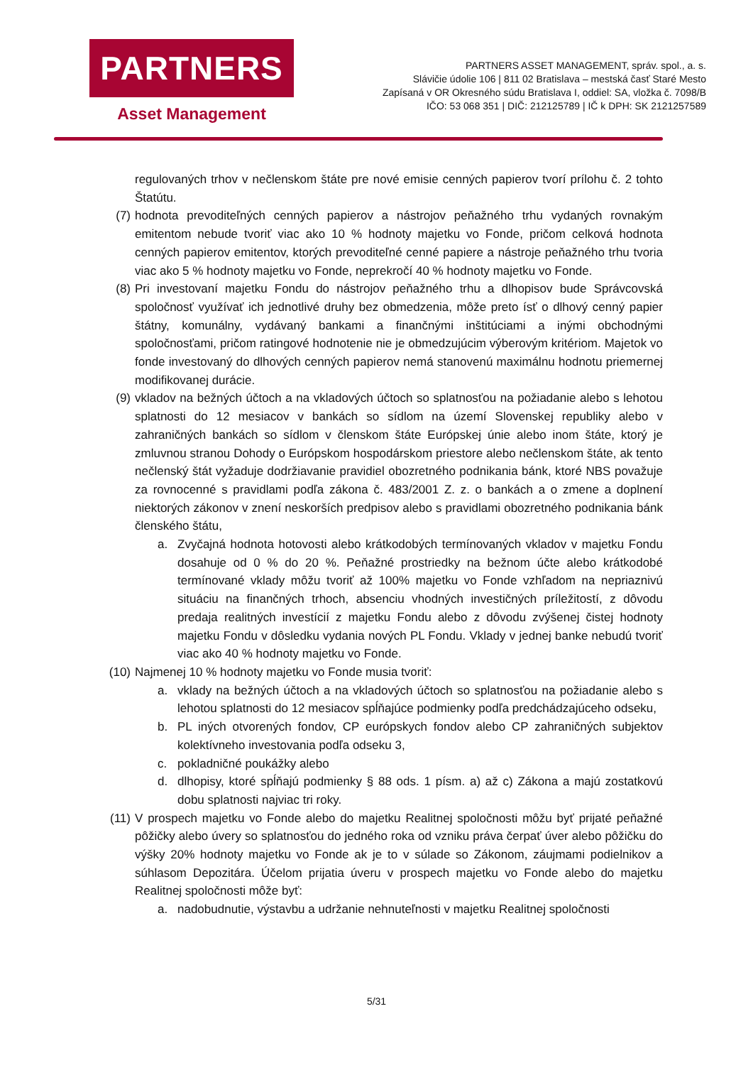PARTNERS
Asset Management
PARTNERS ASSET MANAGEMENT, správ. spol., a. s.
Slávičie údolie 106 | 811 02 Bratislava – mestská časť Staré Mesto
Zapísaná v OR Okresného súdu Bratislava I, oddiel: SA, vložka č. 7098/B
IČO: 53 068 351 | DIČ: 212125789 | IČ k DPH: SK 2121257589
regulovaných trhov v nečlenskom štáte pre nové emisie cenných papierov tvorí prílohu č. 2 tohto Štatútu.
(7) hodnota prevoditeľných cenných papierov a nástrojov peňažného trhu vydaných rovnakým emitentom nebude tvoriť viac ako 10 % hodnoty majetku vo Fonde, pričom celková hodnota cenných papierov emitentov, ktorých prevoditeľné cenné papiere a nástroje peňažného trhu tvoria viac ako 5 % hodnoty majetku vo Fonde, neprekročí 40 % hodnoty majetku vo Fonde.
(8) Pri investovaní majetku Fondu do nástrojov peňažného trhu a dlhopisov bude Správcovská spoločnosť využívať ich jednotlivé druhy bez obmedzenia, môže preto ísť o dlhový cenný papier štátny, komunálny, vydávaný bankami a finančnými inštitúciami a inými obchodnými spoločnosťami, pričom ratingové hodnotenie nie je obmedzujúcim výberovým kritériom. Majetok vo fonde investovaný do dlhových cenných papierov nemá stanovenú maximálnu hodnotu priemernej modifikovanej durácie.
(9) vkladov na bežných účtoch a na vkladových účtoch so splatnosťou na požiadanie alebo s lehotou splatnosti do 12 mesiacov v bankách so sídlom na území Slovenskej republiky alebo v zahraničných bankách so sídlom v členskom štáte Európskej únie alebo inom štáte, ktorý je zmluvnou stranou Dohody o Európskom hospodárskom priestore alebo nečlenskom štáte, ak tento nečlenský štát vyžaduje dodržiavanie pravidiel obozretného podnikania bánk, ktoré NBS považuje za rovnocenné s pravidlami podľa zákona č. 483/2001 Z. z. o bankách a o zmene a doplnení niektorých zákonov v znení neskorších predpisov alebo s pravidlami obozretného podnikania bánk členského štátu,
a. Zvyčajná hodnota hotovosti alebo krátkodobých termínovaných vkladov v majetku Fondu dosahuje od 0 % do 20 %. Peňažné prostriedky na bežnom účte alebo krátkodobé termínované vklady môžu tvoriť až 100% majetku vo Fonde vzhľadom na nepriaznivú situáciu na finančných trhoch, absenciu vhodných investičných príležitostí, z dôvodu predaja realitných investícií z majetku Fondu alebo z dôvodu zvýšenej čistej hodnoty majetku Fondu v dôsledku vydania nových PL Fondu. Vklady v jednej banke nebudú tvoriť viac ako 40 % hodnoty majetku vo Fonde.
(10)
Najmenej 10 % hodnoty majetku vo Fonde musia tvoriť:
a. vklady na bežných účtoch a na vkladových účtoch so splatnosťou na požiadanie alebo s lehotou splatnosti do 12 mesiacov spĺňajúce podmienky podľa predchádzajúceho odseku,
b. PL iných otvorených fondov, CP európskych fondov alebo CP zahraničných subjektov kolektívneho investovania podľa odseku 3,
c. pokladničné poukážky alebo
d. dlhopisy, ktoré spĺňajú podmienky § 88 ods. 1 písm. a) až c) Zákona a majú zostatkovú dobu splatnosti najviac tri roky.
(11)
V prospech majetku vo Fonde alebo do majetku Realitnej spoločnosti môžu byť prijaté peňažné pôžičky alebo úvery so splatnosťou do jedného roka od vzniku práva čerpať úver alebo pôžičku do výšky 20% hodnoty majetku vo Fonde ak je to v súlade so Zákonom, záujmami podielnikov a súhlasom Depozitára. Účelom prijatia úveru v prospech majetku vo Fonde alebo do majetku Realitnej spoločnosti môže byť:
a. nadobudnutie, výstavbu a udržanie nehnuteľnosti v majetku Realitnej spoločnosti
5/31